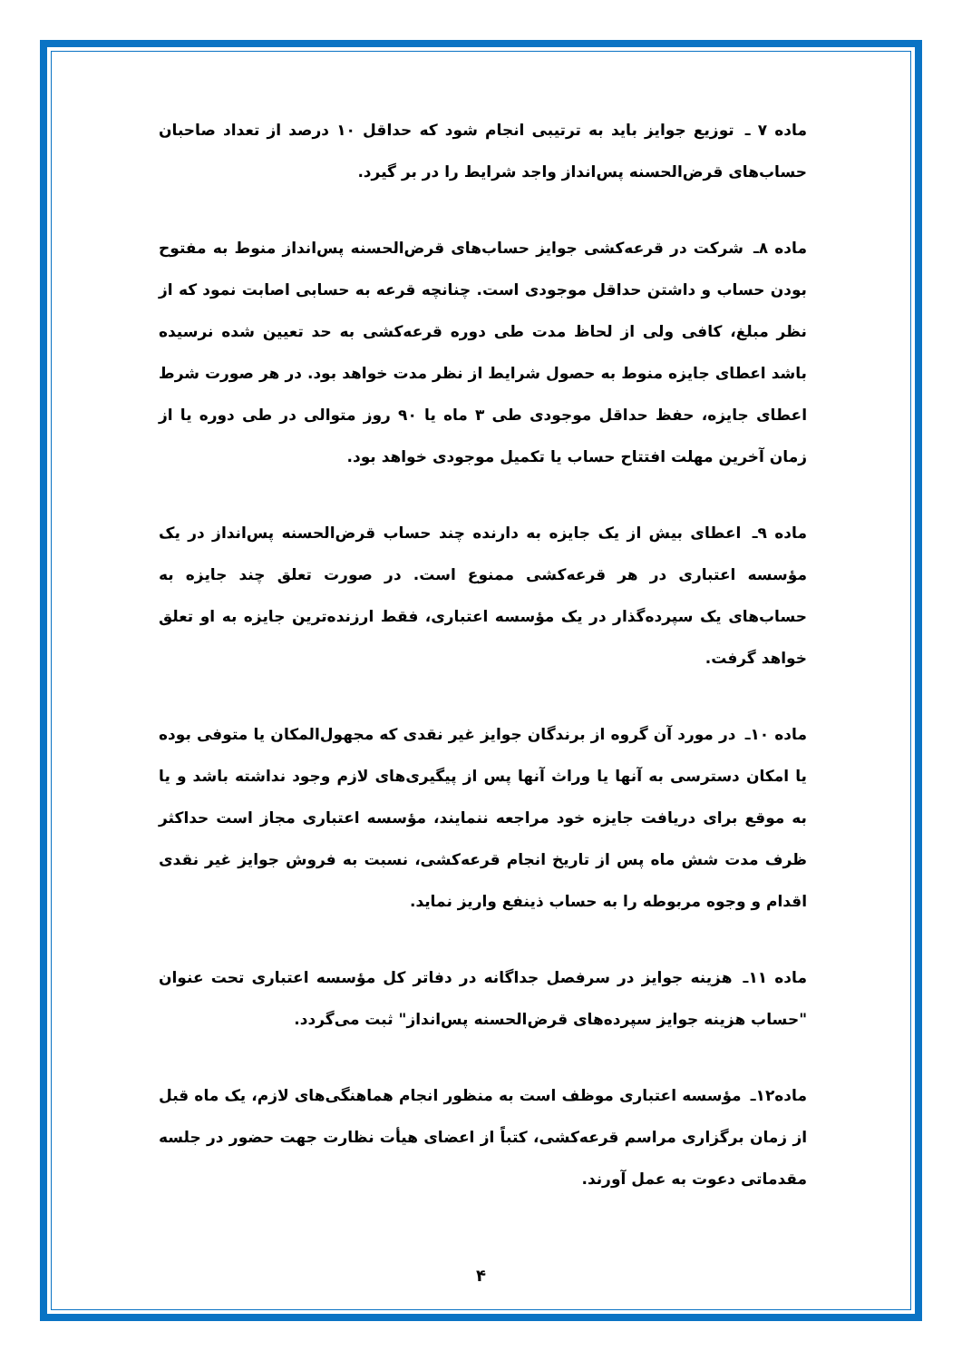ماده ۷ ـ توزیع جوایز باید به ترتیبی انجام شود که حداقل ۱۰ درصد از تعداد صاحبان حساب‌های قرض‌الحسنه پس‌انداز واجد شرایط را در بر گیرد.
ماده ۸ـ شرکت در قرعه‌کشی جوایز حساب‌های قرض‌الحسنه پس‌انداز منوط به مفتوح بودن حساب و داشتن حداقل موجودی است. چنانچه قرعه به حسابی اصابت نمود که از نظر مبلغ، کافی ولی از لحاظ مدت طی دوره قرعه‌کشی به حد تعیین شده نرسیده باشد اعطای جایزه منوط به حصول شرایط از نظر مدت خواهد بود. در هر صورت شرط اعطای جایزه، حفظ حداقل موجودی طی ۳ ماه یا ۹۰ روز متوالی در طی دوره یا از زمان آخرین مهلت افتتاح حساب یا تکمیل موجودی خواهد بود.
ماده ۹ـ اعطای بیش از یک جایزه به دارنده چند حساب قرض‌الحسنه پس‌انداز در یک مؤسسه اعتباری در هر قرعه‌کشی ممنوع است. در صورت تعلق چند جایزه به حساب‌های یک سپرده‌گذار در یک مؤسسه اعتباری، فقط ارزنده‌ترین جایزه به او تعلق خواهد گرفت.
ماده ۱۰ـ در مورد آن گروه از برندگان جوایز غیر نقدی که مجهول‌المکان یا متوفی بوده یا امکان دسترسی به آنها یا وراث آنها پس از پیگیری‌های لازم وجود نداشته باشد و یا به موقع برای دریافت جایزه خود مراجعه ننمایند، مؤسسه اعتباری مجاز است حداکثر ظرف مدت شش ماه پس از تاریخ انجام قرعه‌کشی، نسبت به فروش جوایز غیر نقدی اقدام و وجوه مربوطه را به حساب ذینفع واریز نماید.
ماده ۱۱ـ هزینه جوایز در سرفصل جداگانه در دفاتر کل مؤسسه اعتباری تحت عنوان "حساب هزینه جوایز سپرده‌های قرض‌الحسنه پس‌انداز" ثبت می‌گردد.
ماده۱۲ـ مؤسسه اعتباری موظف است به منظور انجام هماهنگی‌های لازم، یک ماه قبل از زمان برگزاری مراسم قرعه‌کشی، کتباً از اعضای هیأت نظارت جهت حضور در جلسه مقدماتی دعوت به عمل آورند.
۴